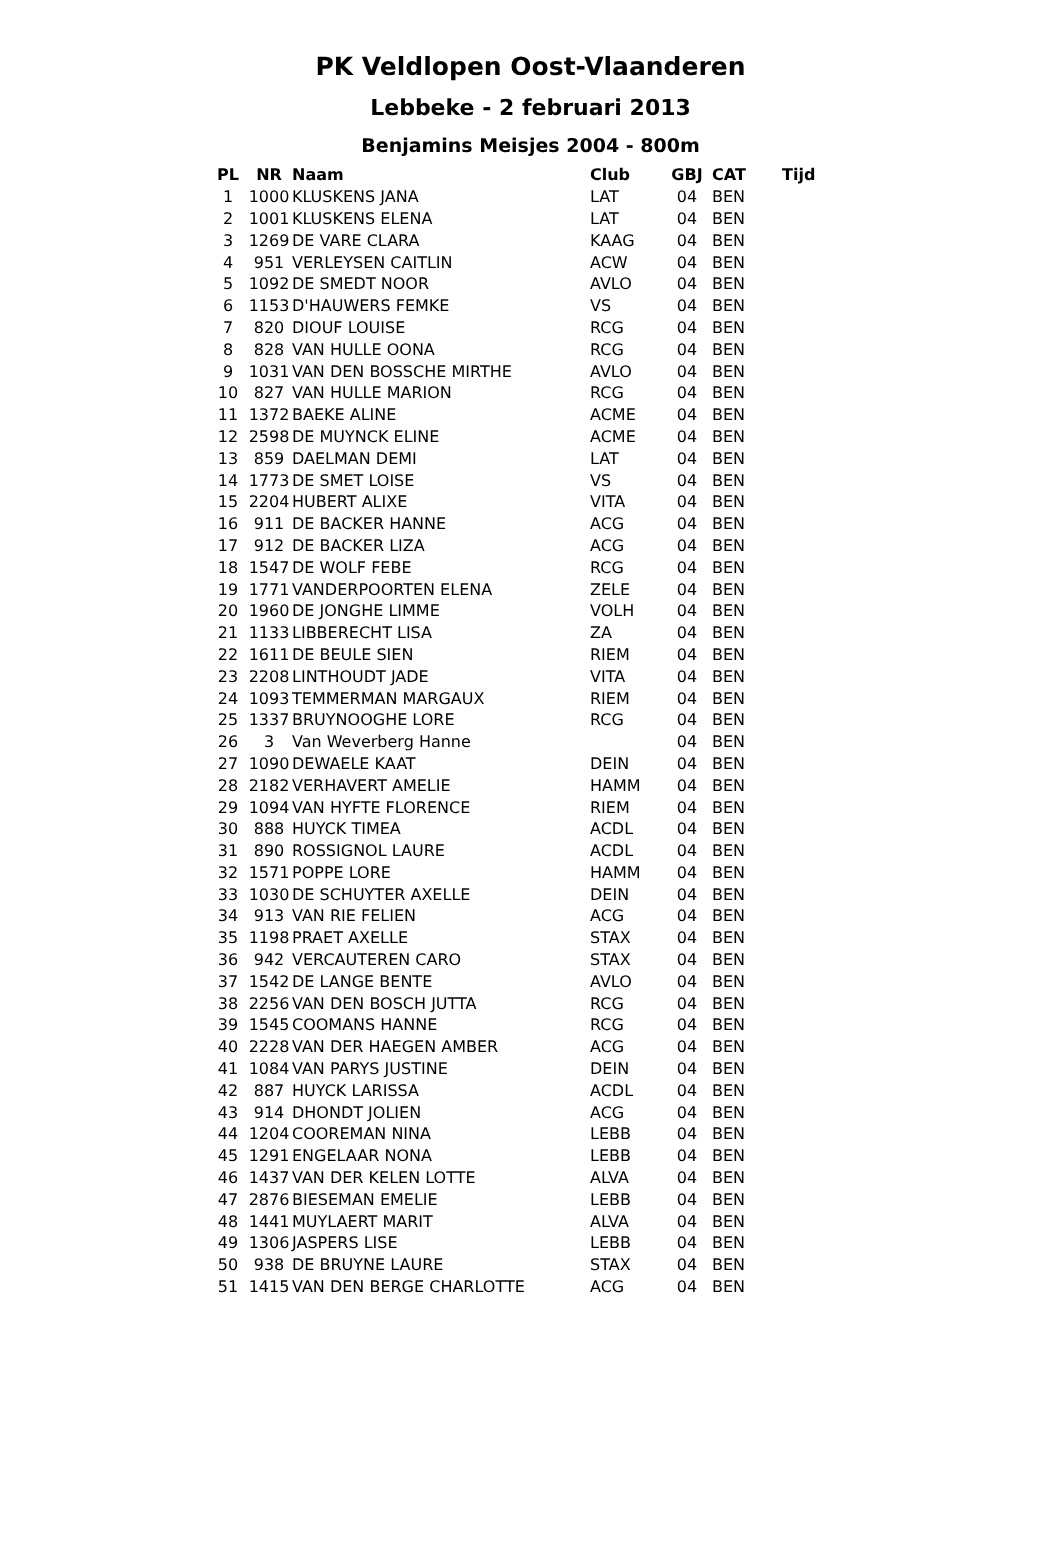PK Veldlopen Oost-Vlaanderen
Lebbeke - 2 februari 2013
Benjamins Meisjes 2004 - 800m
| PL | NR | Naam | Club | GBJ | CAT | Tijd |
| --- | --- | --- | --- | --- | --- | --- |
| 1 | 1000 | KLUSKENS JANA | LAT | 04 | BEN | |
| 2 | 1001 | KLUSKENS ELENA | LAT | 04 | BEN | |
| 3 | 1269 | DE VARE CLARA | KAAG | 04 | BEN | |
| 4 | 951 | VERLEYSEN CAITLIN | ACW | 04 | BEN | |
| 5 | 1092 | DE SMEDT NOOR | AVLO | 04 | BEN | |
| 6 | 1153 | D'HAUWERS FEMKE | VS | 04 | BEN | |
| 7 | 820 | DIOUF LOUISE | RCG | 04 | BEN | |
| 8 | 828 | VAN HULLE OONA | RCG | 04 | BEN | |
| 9 | 1031 | VAN DEN BOSSCHE MIRTHE | AVLO | 04 | BEN | |
| 10 | 827 | VAN HULLE MARION | RCG | 04 | BEN | |
| 11 | 1372 | BAEKE ALINE | ACME | 04 | BEN | |
| 12 | 2598 | DE MUYNCK ELINE | ACME | 04 | BEN | |
| 13 | 859 | DAELMAN DEMI | LAT | 04 | BEN | |
| 14 | 1773 | DE SMET LOISE | VS | 04 | BEN | |
| 15 | 2204 | HUBERT ALIXE | VITA | 04 | BEN | |
| 16 | 911 | DE BACKER HANNE | ACG | 04 | BEN | |
| 17 | 912 | DE BACKER LIZA | ACG | 04 | BEN | |
| 18 | 1547 | DE WOLF FEBE | RCG | 04 | BEN | |
| 19 | 1771 | VANDERPOORTEN ELENA | ZELE | 04 | BEN | |
| 20 | 1960 | DE JONGHE LIMME | VOLH | 04 | BEN | |
| 21 | 1133 | LIBBERECHT LISA | ZA | 04 | BEN | |
| 22 | 1611 | DE BEULE SIEN | RIEM | 04 | BEN | |
| 23 | 2208 | LINTHOUDT JADE | VITA | 04 | BEN | |
| 24 | 1093 | TEMMERMAN MARGAUX | RIEM | 04 | BEN | |
| 25 | 1337 | BRUYNOOGHE LORE | RCG | 04 | BEN | |
| 26 | 3 | Van Weverberg Hanne | | 04 | BEN | |
| 27 | 1090 | DEWAELE KAAT | DEIN | 04 | BEN | |
| 28 | 2182 | VERHAVERT AMELIE | HAMM | 04 | BEN | |
| 29 | 1094 | VAN HYFTE FLORENCE | RIEM | 04 | BEN | |
| 30 | 888 | HUYCK TIMEA | ACDL | 04 | BEN | |
| 31 | 890 | ROSSIGNOL LAURE | ACDL | 04 | BEN | |
| 32 | 1571 | POPPE LORE | HAMM | 04 | BEN | |
| 33 | 1030 | DE SCHUYTER AXELLE | DEIN | 04 | BEN | |
| 34 | 913 | VAN RIE FELIEN | ACG | 04 | BEN | |
| 35 | 1198 | PRAET AXELLE | STAX | 04 | BEN | |
| 36 | 942 | VERCAUTEREN CARO | STAX | 04 | BEN | |
| 37 | 1542 | DE LANGE BENTE | AVLO | 04 | BEN | |
| 38 | 2256 | VAN DEN BOSCH JUTTA | RCG | 04 | BEN | |
| 39 | 1545 | COOMANS HANNE | RCG | 04 | BEN | |
| 40 | 2228 | VAN DER HAEGEN AMBER | ACG | 04 | BEN | |
| 41 | 1084 | VAN PARYS JUSTINE | DEIN | 04 | BEN | |
| 42 | 887 | HUYCK LARISSA | ACDL | 04 | BEN | |
| 43 | 914 | DHONDT JOLIEN | ACG | 04 | BEN | |
| 44 | 1204 | COOREMAN NINA | LEBB | 04 | BEN | |
| 45 | 1291 | ENGELAAR NONA | LEBB | 04 | BEN | |
| 46 | 1437 | VAN DER KELEN LOTTE | ALVA | 04 | BEN | |
| 47 | 2876 | BIESEMAN EMELIE | LEBB | 04 | BEN | |
| 48 | 1441 | MUYLAERT MARIT | ALVA | 04 | BEN | |
| 49 | 1306 | JASPERS LISE | LEBB | 04 | BEN | |
| 50 | 938 | DE BRUYNE LAURE | STAX | 04 | BEN | |
| 51 | 1415 | VAN DEN BERGE CHARLOTTE | ACG | 04 | BEN | |